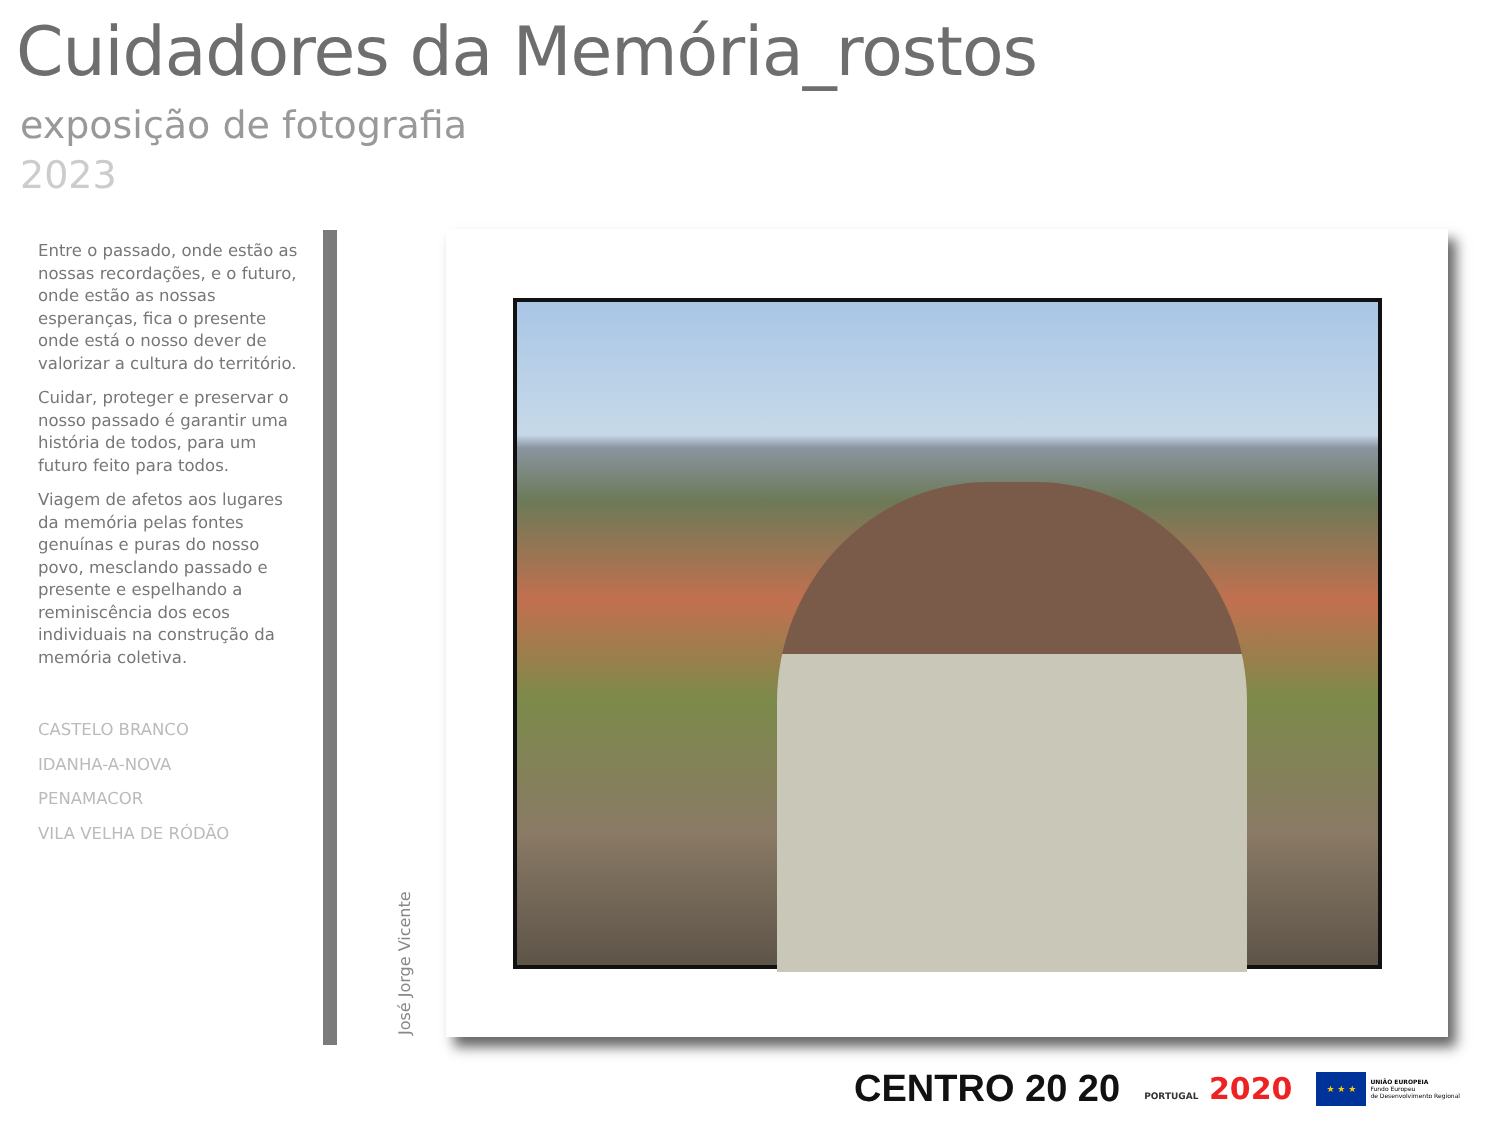Cuidadores da Memória_rostos
exposição de fotografia
2023
Entre o passado, onde estão as nossas recordações, e o futuro, onde estão as nossas esperanças, fica o presente onde está o nosso dever de valorizar a cultura do território.
Cuidar, proteger e preservar o nosso passado é garantir uma história de todos, para um futuro feito para todos.
Viagem de afetos aos lugares da memória pelas fontes genuínas e puras do nosso povo, mesclando passado e presente e espelhando a reminiscência dos ecos individuais na construção da memória coletiva.
CASTELO BRANCO
IDANHA-A-NOVA
PENAMACOR
VILA VELHA DE RÓDÃO
José Jorge Vicente
CENTRO 20 20
PORTUGAL 2020
★ ★ ★
UNIÃO EUROPEIA
Fundo Europeu
de Desenvolvimento Regional